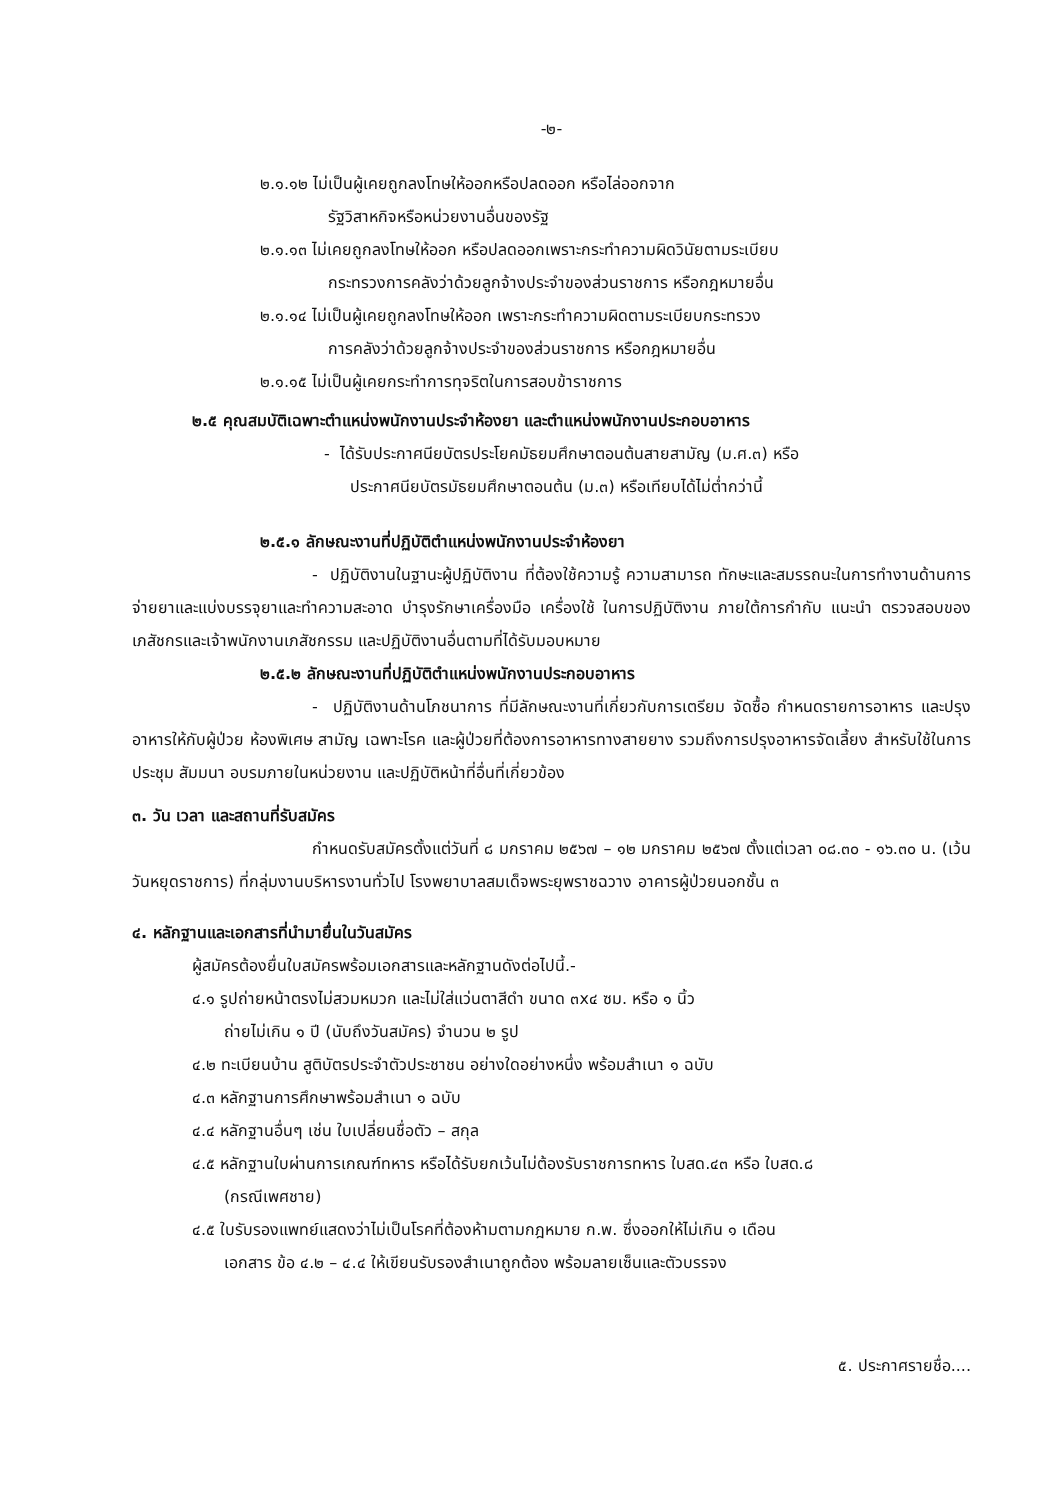-๒-
๒.๑.๑๒ ไม่เป็นผู้เคยถูกลงโทษให้ออกหรือปลดออก หรือไล่ออกจาก
รัฐวิสาหกิจหรือหน่วยงานอื่นของรัฐ
๒.๑.๑๓ ไม่เคยถูกลงโทษให้ออก หรือปลดออกเพราะกระทำความผิดวินัยตามระเบียบ
กระทรวงการคลังว่าด้วยลูกจ้างประจำของส่วนราชการ หรือกฎหมายอื่น
๒.๑.๑๔ ไม่เป็นผู้เคยถูกลงโทษให้ออก เพราะกระทำความผิดตามระเบียบกระทรวง
การคลังว่าด้วยลูกจ้างประจำของส่วนราชการ หรือกฎหมายอื่น
๒.๑.๑๕ ไม่เป็นผู้เคยกระทำการทุจริตในการสอบข้าราชการ
๒.๕ คุณสมบัติเฉพาะตำแหน่งพนักงานประจำห้องยา และตำแหน่งพนักงานประกอบอาหาร
- ได้รับประกาศนียบัตรประโยคมัธยมศึกษาตอนต้นสายสามัญ (ม.ศ.๓) หรือ
ประกาศนียบัตรมัธยมศึกษาตอนต้น (ม.๓) หรือเทียบได้ไม่ต่ำกว่านี้
๒.๕.๑ ลักษณะงานที่ปฏิบัติตำแหน่งพนักงานประจำห้องยา
- ปฏิบัติงานในฐานะผู้ปฏิบัติงาน ที่ต้องใช้ความรู้ ความสามารถ ทักษะและสมรรถนะในการทำงานด้านการจ่ายยาและแบ่งบรรจุยาและทำความสะอาด บำรุงรักษาเครื่องมือ เครื่องใช้ ในการปฏิบัติงาน ภายใต้การกำกับ แนะนำ ตรวจสอบของเภสัชกรและเจ้าพนักงานเภสัชกรรม และปฏิบัติงานอื่นตามที่ได้รับมอบหมาย
๒.๕.๒ ลักษณะงานที่ปฏิบัติตำแหน่งพนักงานประกอบอาหาร
- ปฏิบัติงานด้านโภชนาการ ที่มีลักษณะงานที่เกี่ยวกับการเตรียม จัดซื้อ กำหนดรายการอาหาร และปรุงอาหารให้กับผู้ป่วย ห้องพิเศษ สามัญ เฉพาะโรค และผู้ป่วยที่ต้องการอาหารทางสายยาง รวมถึงการปรุงอาหารจัดเลี้ยง สำหรับใช้ในการประชุม สัมมนา อบรมภายในหน่วยงาน และปฏิบัติหน้าที่อื่นที่เกี่ยวข้อง
๓. วัน เวลา และสถานที่รับสมัคร
กำหนดรับสมัครตั้งแต่วันที่ ๘ มกราคม ๒๕๖๗ – ๑๒ มกราคม ๒๕๖๗ ตั้งแต่เวลา ๐๘.๓๐ - ๑๖.๓๐ น. (เว้นวันหยุดราชการ) ที่กลุ่มงานบริหารงานทั่วไป โรงพยาบาลสมเด็จพระยุพราชฉวาง อาคารผู้ป่วยนอกชั้น ๓
๔. หลักฐานและเอกสารที่นำมายื่นในวันสมัคร
ผู้สมัครต้องยื่นใบสมัครพร้อมเอกสารและหลักฐานดังต่อไปนี้.-
๔.๑ รูปถ่ายหน้าตรงไม่สวมหมวก และไม่ใส่แว่นตาสีดำ ขนาด ๓x๔ ซม. หรือ ๑ นิ้ว
ถ่ายไม่เกิน ๑ ปี (นับถึงวันสมัคร) จำนวน ๒ รูป
๔.๒ ทะเบียนบ้าน สูติบัตรประจำตัวประชาชน อย่างใดอย่างหนึ่ง พร้อมสำเนา ๑ ฉบับ
๔.๓ หลักฐานการศึกษาพร้อมสำเนา ๑ ฉบับ
๔.๔ หลักฐานอื่นๆ เช่น ใบเปลี่ยนชื่อตัว – สกุล
๔.๕ หลักฐานใบผ่านการเกณฑ์ทหาร หรือได้รับยกเว้นไม่ต้องรับราชการทหาร ใบสด.๔๓ หรือ ใบสด.๘
(กรณีเพศชาย)
๔.๕ ใบรับรองแพทย์แสดงว่าไม่เป็นโรคที่ต้องห้ามตามกฎหมาย ก.พ. ซึ่งออกให้ไม่เกิน ๑ เดือน
เอกสาร ข้อ ๔.๒ – ๔.๔ ให้เขียนรับรองสำเนาถูกต้อง พร้อมลายเซ็นและตัวบรรจง
๕. ประกาศรายชื่อ....